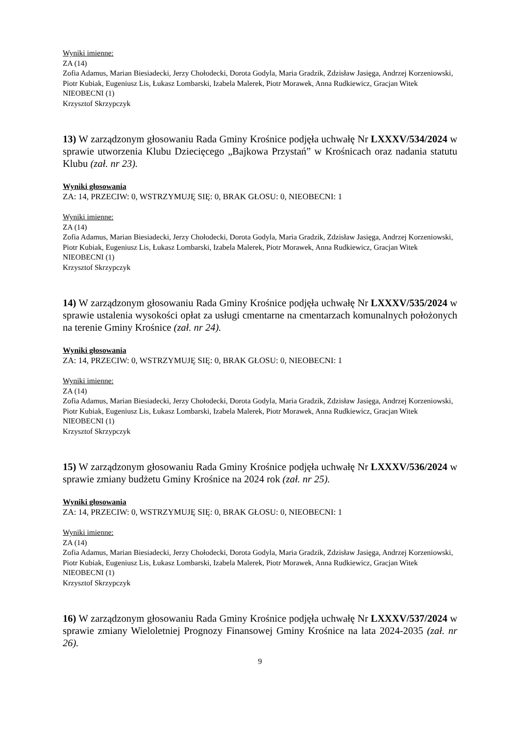Wyniki imienne:
ZA (14)
Zofia Adamus, Marian Biesiadecki, Jerzy Chołodecki, Dorota Godyla, Maria Gradzik, Zdzisław Jasięga, Andrzej Korzeniowski, Piotr Kubiak, Eugeniusz Lis, Łukasz Lombarski, Izabela Malerek, Piotr Morawek, Anna Rudkiewicz, Gracjan Witek
NIEOBECNI (1)
Krzysztof Skrzypczyk
13) W zarządzonym głosowaniu Rada Gminy Krośnice podjęła uchwałę Nr LXXXV/534/2024 w sprawie utworzenia Klubu Dziecięcego „Bajkowa Przystań” w Krośnicach oraz nadania statutu Klubu (zał. nr 23).
Wyniki głosowania
ZA: 14, PRZECIW: 0, WSTRZYMUJĘ SIĘ: 0, BRAK GŁOSU: 0, NIEOBECNI: 1
Wyniki imienne:
ZA (14)
Zofia Adamus, Marian Biesiadecki, Jerzy Chołodecki, Dorota Godyla, Maria Gradzik, Zdzisław Jasięga, Andrzej Korzeniowski, Piotr Kubiak, Eugeniusz Lis, Łukasz Lombarski, Izabela Malerek, Piotr Morawek, Anna Rudkiewicz, Gracjan Witek
NIEOBECNI (1)
Krzysztof Skrzypczyk
14) W zarządzonym głosowaniu Rada Gminy Krośnice podjęła uchwałę Nr LXXXV/535/2024 w sprawie ustalenia wysokości opłat za usługi cmentarne na cmentarzach komunalnych położonych na terenie Gminy Krośnice (zał. nr 24).
Wyniki głosowania
ZA: 14, PRZECIW: 0, WSTRZYMUJĘ SIĘ: 0, BRAK GŁOSU: 0, NIEOBECNI: 1
Wyniki imienne:
ZA (14)
Zofia Adamus, Marian Biesiadecki, Jerzy Chołodecki, Dorota Godyla, Maria Gradzik, Zdzisław Jasięga, Andrzej Korzeniowski, Piotr Kubiak, Eugeniusz Lis, Łukasz Lombarski, Izabela Malerek, Piotr Morawek, Anna Rudkiewicz, Gracjan Witek
NIEOBECNI (1)
Krzysztof Skrzypczyk
15) W zarządzonym głosowaniu Rada Gminy Krośnice podjęła uchwałę Nr LXXXV/536/2024 w sprawie zmiany budżetu Gminy Krośnice na 2024 rok (zał. nr 25).
Wyniki głosowania
ZA: 14, PRZECIW: 0, WSTRZYMUJĘ SIĘ: 0, BRAK GŁOSU: 0, NIEOBECNI: 1
Wyniki imienne:
ZA (14)
Zofia Adamus, Marian Biesiadecki, Jerzy Chołodecki, Dorota Godyla, Maria Gradzik, Zdzisław Jasięga, Andrzej Korzeniowski, Piotr Kubiak, Eugeniusz Lis, Łukasz Lombarski, Izabela Malerek, Piotr Morawek, Anna Rudkiewicz, Gracjan Witek
NIEOBECNI (1)
Krzysztof Skrzypczyk
16) W zarządzonym głosowaniu Rada Gminy Krośnice podjęła uchwałę Nr LXXXV/537/2024 w sprawie zmiany Wieloletniej Prognozy Finansowej Gminy Krośnice na lata 2024-2035 (zał. nr 26).
9